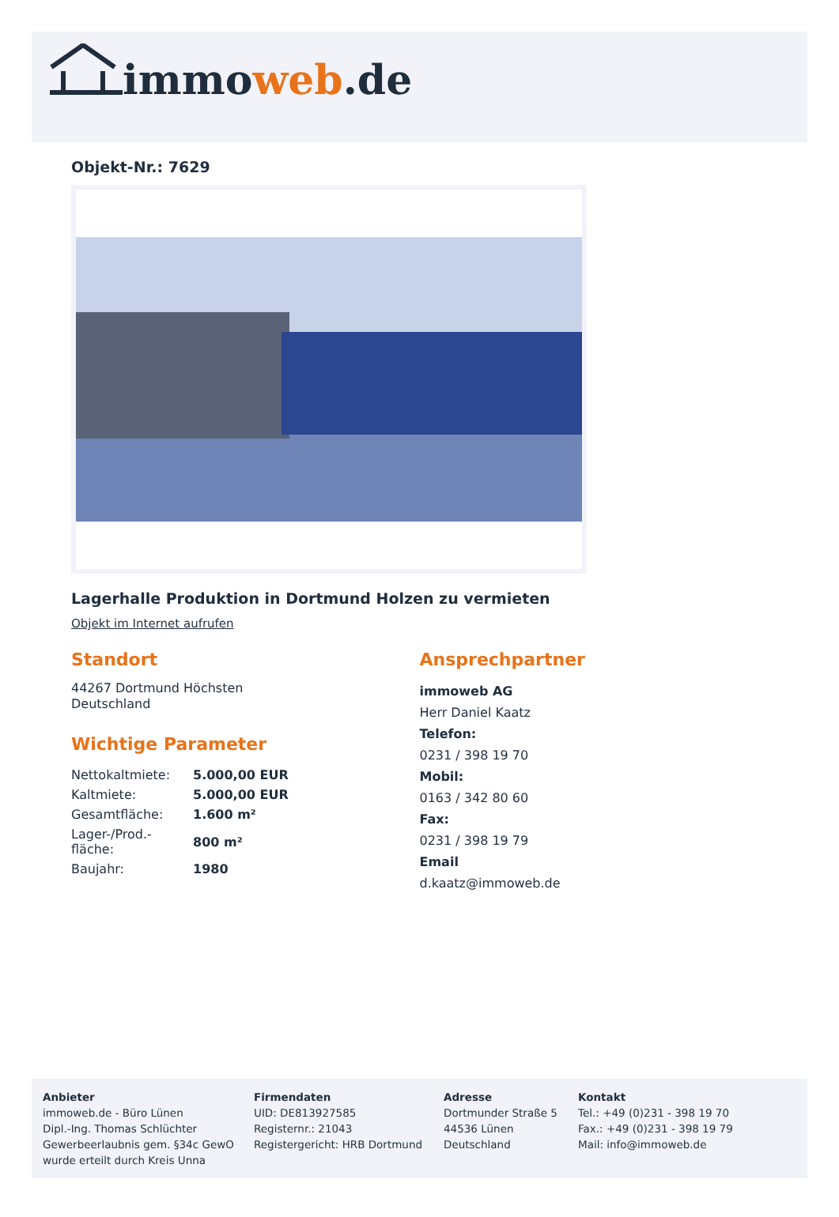immoweb.de
Objekt-Nr.: 7629
Lagerhalle Produktion in Dortmund Holzen zu vermieten
Objekt im Internet aufrufen
Standort
44267 Dortmund Höchsten
Deutschland
Wichtige Parameter
| Nettokaltmiete: | 5.000,00 EUR |
| Kaltmiete: | 5.000,00 EUR |
| Gesamtfläche: | 1.600 m² |
| Lager-/Prod.-fläche: | 800 m² |
| Baujahr: | 1980 |
Ansprechpartner
immoweb AG
Herr Daniel Kaatz
Telefon:
0231 / 398 19 70
Mobil:
0163 / 342 80 60
Fax:
0231 / 398 19 79
Email
d.kaatz@immoweb.de
Anbieter
immoweb.de - Büro Lünen
Dipl.-Ing. Thomas Schlüchter
Gewerbeerlaubnis gem. §34c GewO
wurde erteilt durch Kreis Unna
Firmendaten
UID: DE813927585
Registernr.: 21043
Registergericht: HRB Dortmund
Adresse
Dortmunder Straße 5
44536 Lünen
Deutschland
Kontakt
Tel.: +49 (0)231 - 398 19 70
Fax.: +49 (0)231 - 398 19 79
Mail: info@immoweb.de